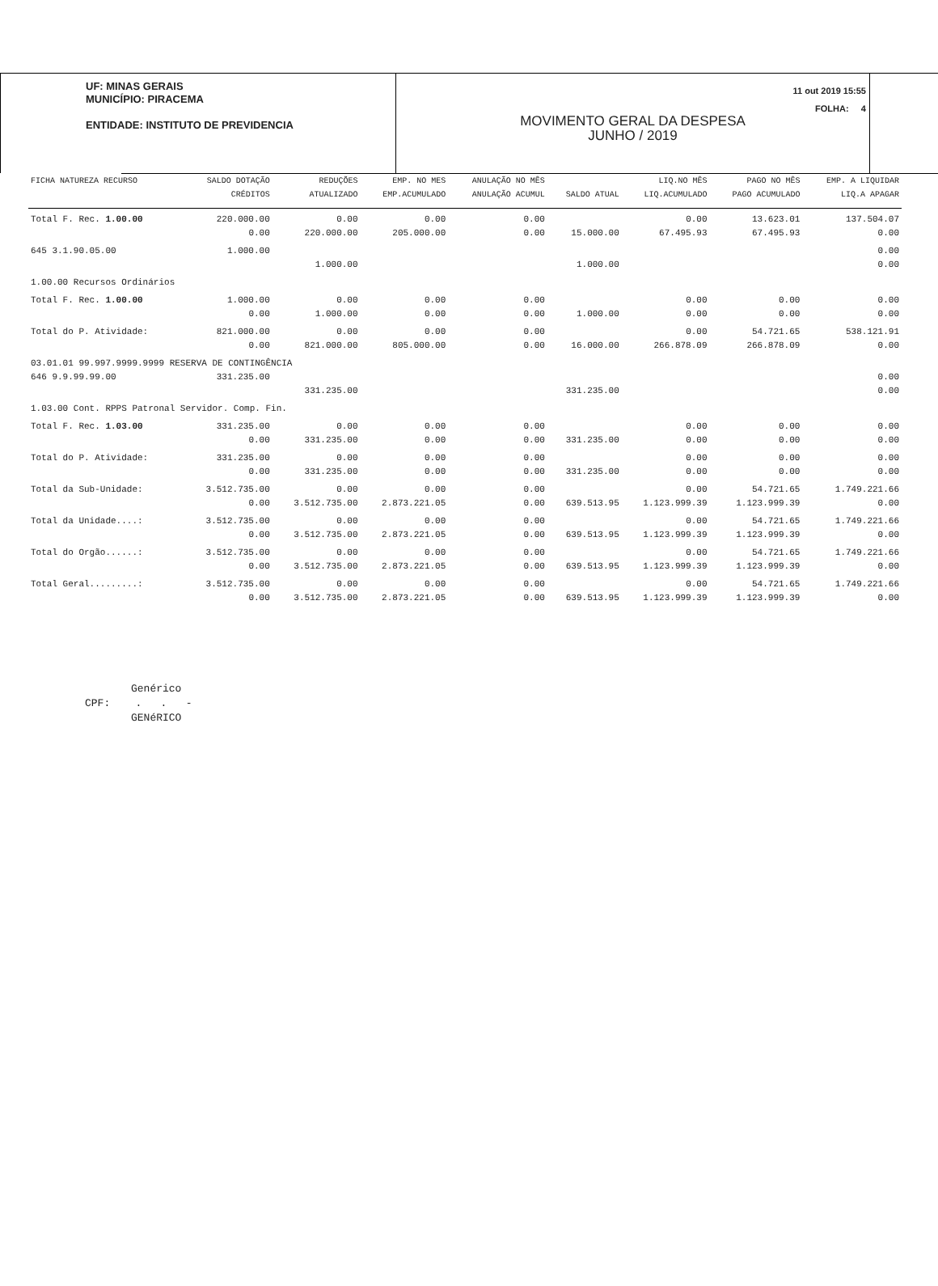UF: MINAS GERAIS
MUNICÍPIO: PIRACEMA
ENTIDADE: INSTITUTO DE PREVIDENCIA
11 out 2019 15:55
FOLHA: 4
MOVIMENTO GERAL DA DESPESA
JUNHO / 2019
| FICHA NATUREZA RECURSO | SALDO DOTAÇÃO | REDUÇÕES | EMP. NO MES | ANULAÇÃO NO MÊS | | LIQ.NO MÊS | PAGO NO MÊS | EMP. A LIQUIDAR |
| --- | --- | --- | --- | --- | --- | --- | --- | --- |
| | CRÉDITOS | ATUALIZADO | EMP.ACUMULADO | ANULAÇÃO ACUMUL | SALDO ATUAL | LIQ.ACUMULADO | PAGO ACUMULADO | LIQ.A APAGAR |
| Total F. Rec. 1.00.00 | 220.000.00 | 0.00 | 0.00 | 0.00 | | 0.00 | 13.623.01 | 137.504.07 |
| | 0.00 | 220.000.00 | 205.000.00 | 0.00 | 15.000.00 | 67.495.93 | 67.495.93 | 0.00 |
| 645 3.1.90.05.00 | 1.000.00 | | | | | | | 0.00 |
| | | 1.000.00 | | | 1.000.00 | | | 0.00 |
| 1.00.00 Recursos Ordinários | | | | | | | | |
| Total F. Rec. 1.00.00 | 1.000.00 | 0.00 | 0.00 | 0.00 | | 0.00 | 0.00 | 0.00 |
| | 0.00 | 1.000.00 | 0.00 | 0.00 | 1.000.00 | 0.00 | 0.00 | 0.00 |
| Total do P. Atividade: | 821.000.00 | 0.00 | 0.00 | 0.00 | | 0.00 | 54.721.65 | 538.121.91 |
| | 0.00 | 821.000.00 | 805.000.00 | 0.00 | 16.000.00 | 266.878.09 | 266.878.09 | 0.00 |
| 03.01.01 99.997.9999.9999 RESERVA DE CONTINGÊNCIA | | | | | | | | |
| 646 9.9.99.99.00 | 331.235.00 | | | | | | | 0.00 |
| | | 331.235.00 | | | 331.235.00 | | | 0.00 |
| 1.03.00 Cont. RPPS Patronal Servidor. Comp. Fin. | | | | | | | | |
| Total F. Rec. 1.03.00 | 331.235.00 | 0.00 | 0.00 | 0.00 | | 0.00 | 0.00 | 0.00 |
| | 0.00 | 331.235.00 | 0.00 | 0.00 | 331.235.00 | 0.00 | 0.00 | 0.00 |
| Total do P. Atividade: | 331.235.00 | 0.00 | 0.00 | 0.00 | | 0.00 | 0.00 | 0.00 |
| | 0.00 | 331.235.00 | 0.00 | 0.00 | 331.235.00 | 0.00 | 0.00 | 0.00 |
| Total da Sub-Unidade: | 3.512.735.00 | 0.00 | 0.00 | 0.00 | | 0.00 | 54.721.65 | 1.749.221.66 |
| | 0.00 | 3.512.735.00 | 2.873.221.05 | 0.00 | 639.513.95 | 1.123.999.39 | 1.123.999.39 | 0.00 |
| Total da Unidade....: | 3.512.735.00 | 0.00 | 0.00 | 0.00 | | 0.00 | 54.721.65 | 1.749.221.66 |
| | 0.00 | 3.512.735.00 | 2.873.221.05 | 0.00 | 639.513.95 | 1.123.999.39 | 1.123.999.39 | 0.00 |
| Total do Orgão......: | 3.512.735.00 | 0.00 | 0.00 | 0.00 | | 0.00 | 54.721.65 | 1.749.221.66 |
| | 0.00 | 3.512.735.00 | 2.873.221.05 | 0.00 | 639.513.95 | 1.123.999.39 | 1.123.999.39 | 0.00 |
| Total Geral.........: | 3.512.735.00 | 0.00 | 0.00 | 0.00 | | 0.00 | 54.721.65 | 1.749.221.66 |
| | 0.00 | 3.512.735.00 | 2.873.221.05 | 0.00 | 639.513.95 | 1.123.999.39 | 1.123.999.39 | 0.00 |
Genérico
CPF: . . -
GENéRICO